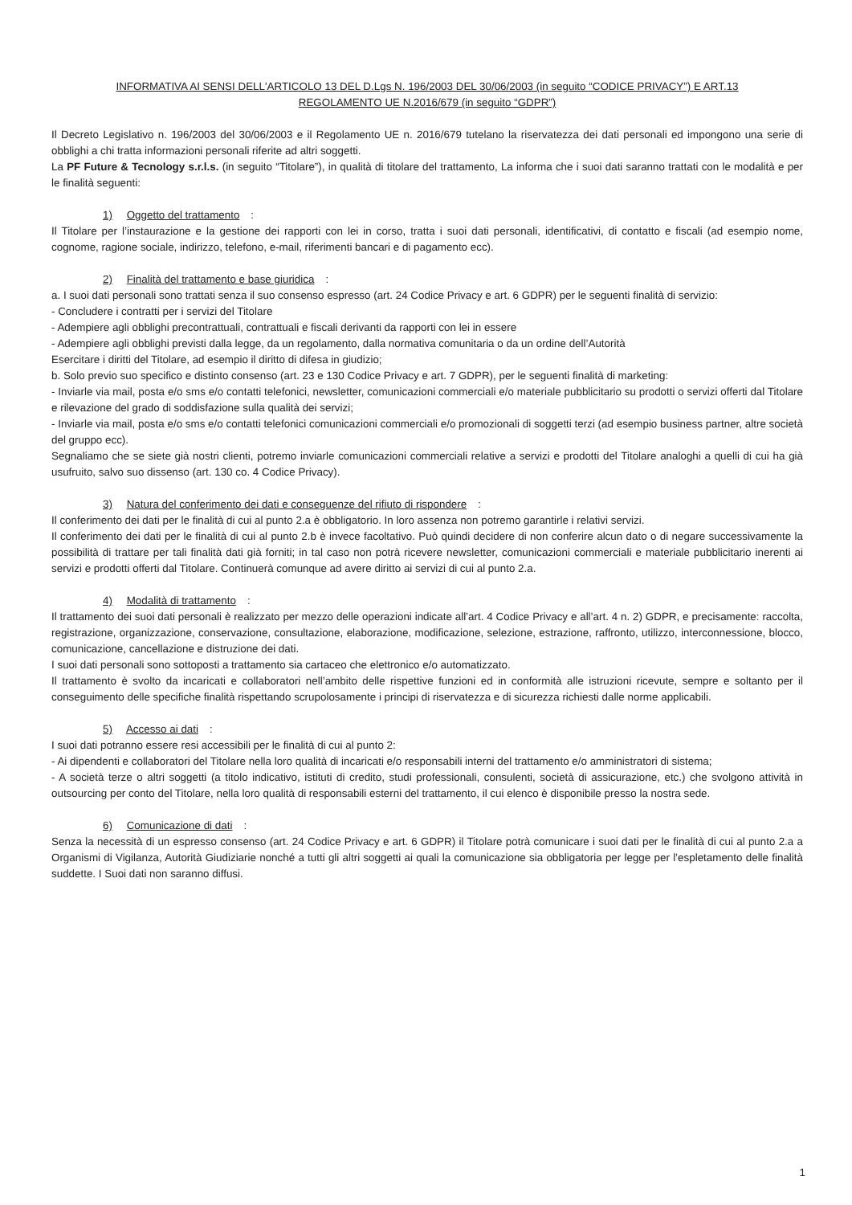INFORMATIVA AI SENSI DELL'ARTICOLO 13 DEL D.Lgs N. 196/2003 DEL 30/06/2003 (in seguito “CODICE PRIVACY”) E ART.13
REGOLAMENTO UE N.2016/679 (in seguito “GDPR”)
Il Decreto Legislativo n. 196/2003 del 30/06/2003 e il Regolamento UE n. 2016/679 tutelano la riservatezza dei dati personali ed impongono una serie di obblighi a chi tratta informazioni personali riferite ad altri soggetti.
La PF Future & Tecnology s.r.l.s. (in seguito “Titolare”), in qualità di titolare del trattamento, La informa che i suoi dati saranno trattati con le modalità e per le finalità seguenti:
1) Oggetto del trattamento:
Il Titolare per l’instaurazione e la gestione dei rapporti con lei in corso, tratta i suoi dati personali, identificativi, di contatto e fiscali (ad esempio nome, cognome, ragione sociale, indirizzo, telefono, e-mail, riferimenti bancari e di pagamento ecc).
2) Finalità del trattamento e base giuridica:
a. I suoi dati personali sono trattati senza il suo consenso espresso (art. 24 Codice Privacy e art. 6 GDPR) per le seguenti finalità di servizio:
- Concludere i contratti per i servizi del Titolare
- Adempiere agli obblighi precontrattuali, contrattuali e fiscali derivanti da rapporti con lei in essere
- Adempiere agli obblighi previsti dalla legge, da un regolamento, dalla normativa comunitaria o da un ordine dell’Autorità
Esercitare i diritti del Titolare, ad esempio il diritto di difesa in giudizio;
b. Solo previo suo specifico e distinto consenso (art. 23 e 130 Codice Privacy e art. 7 GDPR), per le seguenti finalità di marketing:
- Inviarle via mail, posta e/o sms e/o contatti telefonici, newsletter, comunicazioni commerciali e/o materiale pubblicitario su prodotti o servizi offerti dal Titolare e rilevazione del grado di soddisfazione sulla qualità dei servizi;
- Inviarle via mail, posta e/o sms e/o contatti telefonici comunicazioni commerciali e/o promozionali di soggetti terzi (ad esempio business partner, altre società del gruppo ecc).
Segnaliamo che se siete già nostri clienti, potremo inviarle comunicazioni commerciali relative a servizi e prodotti del Titolare analoghi a quelli di cui ha già usufruito, salvo suo dissenso (art. 130 co. 4 Codice Privacy).
3) Natura del conferimento dei dati e conseguenze del rifiuto di rispondere:
Il conferimento dei dati per le finalità di cui al punto 2.a è obbligatorio. In loro assenza non potremo garantirle i relativi servizi.
Il conferimento dei dati per le finalità di cui al punto 2.b è invece facoltativo. Può quindi decidere di non conferire alcun dato o di negare successivamente la possibilità di trattare per tali finalità dati già forniti; in tal caso non potrà ricevere newsletter, comunicazioni commerciali e materiale pubblicitario inerenti ai servizi e prodotti offerti dal Titolare. Continuerà comunque ad avere diritto ai servizi di cui al punto 2.a.
4) Modalità di trattamento:
Il trattamento dei suoi dati personali è realizzato per mezzo delle operazioni indicate all’art. 4 Codice Privacy e all’art. 4 n. 2) GDPR, e precisamente: raccolta, registrazione, organizzazione, conservazione, consultazione, elaborazione, modificazione, selezione, estrazione, raffronto, utilizzo, interconnessione, blocco, comunicazione, cancellazione e distruzione dei dati.
I suoi dati personali sono sottoposti a trattamento sia cartaceo che elettronico e/o automatizzato.
Il trattamento è svolto da incaricati e collaboratori nell’ambito delle rispettive funzioni ed in conformità alle istruzioni ricevute, sempre e soltanto per il conseguimento delle specifiche finalità rispettando scrupolosamente i principi di riservatezza e di sicurezza richiesti dalle norme applicabili.
5) Accesso ai dati:
I suoi dati potranno essere resi accessibili per le finalità di cui al punto 2:
- Ai dipendenti e collaboratori del Titolare nella loro qualità di incaricati e/o responsabili interni del trattamento e/o amministratori di sistema;
- A società terze o altri soggetti (a titolo indicativo, istituti di credito, studi professionali, consulenti, società di assicurazione, etc.) che svolgono attività in outsourcing per conto del Titolare, nella loro qualità di responsabili esterni del trattamento, il cui elenco è disponibile presso la nostra sede.
6) Comunicazione di dati:
Senza la necessità di un espresso consenso (art. 24 Codice Privacy e art. 6 GDPR) il Titolare potrà comunicare i suoi dati per le finalità di cui al punto 2.a a Organismi di Vigilanza, Autorità Giudiziarie nonché a tutti gli altri soggetti ai quali la comunicazione sia obbligatoria per legge per l’espletamento delle finalità suddette. I Suoi dati non saranno diffusi.
1